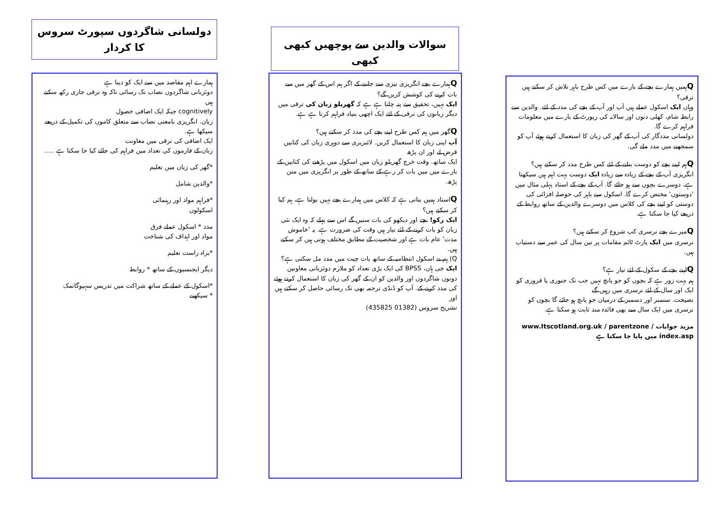دولسانی شاگردوں سپورٹ سروس کا کردار
ہمارے اہم مقاصد میں سے ایک کو دینا ہے
دوئزبانی شاگردوں نصاب تک رسائی تاکہ وہ ترقی جاری رکھ سکتے ہیں
cognitively جبکہ ایک اضافی حصول
زبان. انگریزی بامعنی نصاب سے متعلق کاموں کی تکمیل کے ذریعے سیکھا ہے.
ایک اضافی کی ترقی میں معاونت
زبان کے فارموں کی تعداد میں فراہم کی جائے کیا جا سکتا ہے .....
*گھر کی زبان میں تعلیم
*والدین شامل
*فراہم مواد اور رہنمائی
اسکولوں
مدد * اسکول عملے فرق
مواد اور اہداف کی شناخت
*براہ راست تعلیم
دیگر ایجنسیوں کے ساتھ * روابط
*اسکول کے عملے کے ساتھ شراکت میں تدریس سہیوگاتمک
* سیکھنے
سوالات والدین سے پوچھیں کبھی کبھی
Qہمارے بچے انگریزی تیزی سے جاننے کے اگر ہم اس کے گھر میں سے بات کرنے کی کوشش کریں گے؟
ایک نہیں، تحقیق سے پتہ چلتا ہے ہے کہ گھریلو زبان کی ترقی میں دیگر زبانوں کی ترقی کے لئے ایک اچھی بنیاد فراہم کرتا ہے ہے.
Qگھر میں ہم کس طرح اپنے بچے کی مدد کر سکتے ہیں؟
آپ اپنی زبان کا استعمال کریں. لائبریری سے دوہری زبان کی کتابیں قرض لے اور ان پڑھ
ایک ساتھ. وقت خرچ گھریلو زبان میں اسکول میں پڑھنے کی کتابیں کے بارے میں میں بات کر رہے کے ساتھ کے طور پر انگریزی میں متن پڑھ.
Qاستاد ہمیں بتاتی ہے کہ کلاس میں ہمارے بچے نہیں بولتا ہے، ہم کیا کر سکتے ہیں؟
ایک رکو! بچے اور دیکھو کی بات سنیں گے اس سے پہلے کہ وہ ایک نئی زبان کو بات کرنے کے لئے تیار ہیں وقت کی ضرورت ہے. یہ 'خاموش مدت' عام بات ہے اور شخصیت کے مطابق مختلف ہوتی ہیں کر سکتے ہیں.
Q) ہم نے اسکول انتظامیہ کے ساتھ بات چیت میں مدد مل سکتی ہے؟
ایک جی ہاں، BPSS کی ایک بڑی تعداد کو ملازم دوئزبانی معاونین دونوں شاگردوں اور والدین کو ان کے گھر کی زبان کا استعمال کرتے ہوئے کی مدد کرنے کے. آپ کو ڈنڈی ترجمہ بھی تک رسائی حاصل کر سکتے ہیں اور
تشریح سروس (01382 435825)
Qہمیں ہمارے بچے کے بارے میں کس طرح باہر تلاش کر سکتے ہیں
ترقی؟
وہاں ایک اسکول عملے ہیں آپ اور آپ کے بچے کی مدد کے لئے. والدین سے رابطہ شام، کھلی دنوں اور سالانہ کی رپورٹ کے بارے میں معلومات فراہم کرے گا.
دولسانی مددگار کی آپ کے گھر کی زبان کا استعمال کرتے ہوئے آپ کو سمجھنے میں مدد ملے گی.
Qہم اپنے بچے کو دوست بنانے کے لئے کس طرح مدد کر سکتے ہیں؟
انگریزی آپ کے بچے کے زیادہ سے زیادہ ایک دوست بہت اہم ہیں سیکھتا ہے، دوسرے بچوں سے ہو جائے گا. آپ کے بچے کے استاد پہلی مثال میں 'دوستوں' مختص کرے گا. اسکول سے باہر کی حوصلہ افزائی کی دوستی کو اپنے بچے کی کلاس میں دوسرے والدین کے ساتھ روابط کے ذریعے کیا جا سکتا ہے.
Qمیرے بچے نرسری کب شروع کر سکتے ہیں؟
نرسری میں ایک پارٹ ٹائم مقامات پر تین سال کی عمر سے دستیاب ہیں.
Qاپنے بچے کے سکول کے لئے تیار ہے؟
ہم بہت زور ہے کہ بچوں کو جو پانچ نہیں جب تک جنوری یا فروری کو ایک اور سال کے لئے نرسری میں رہیں گے
نصیحت. ستمبر اور دسمبر کے درمیان جو پانچ ہو جائے گا بچوں کو نرسری میں ایک سال سے بھی فائدہ مند ثابت ہو سکتا ہے.
مزید جوابات www.Itscotland.org.uk / parentzone / index.asp میں پایا جا سکتا ہے